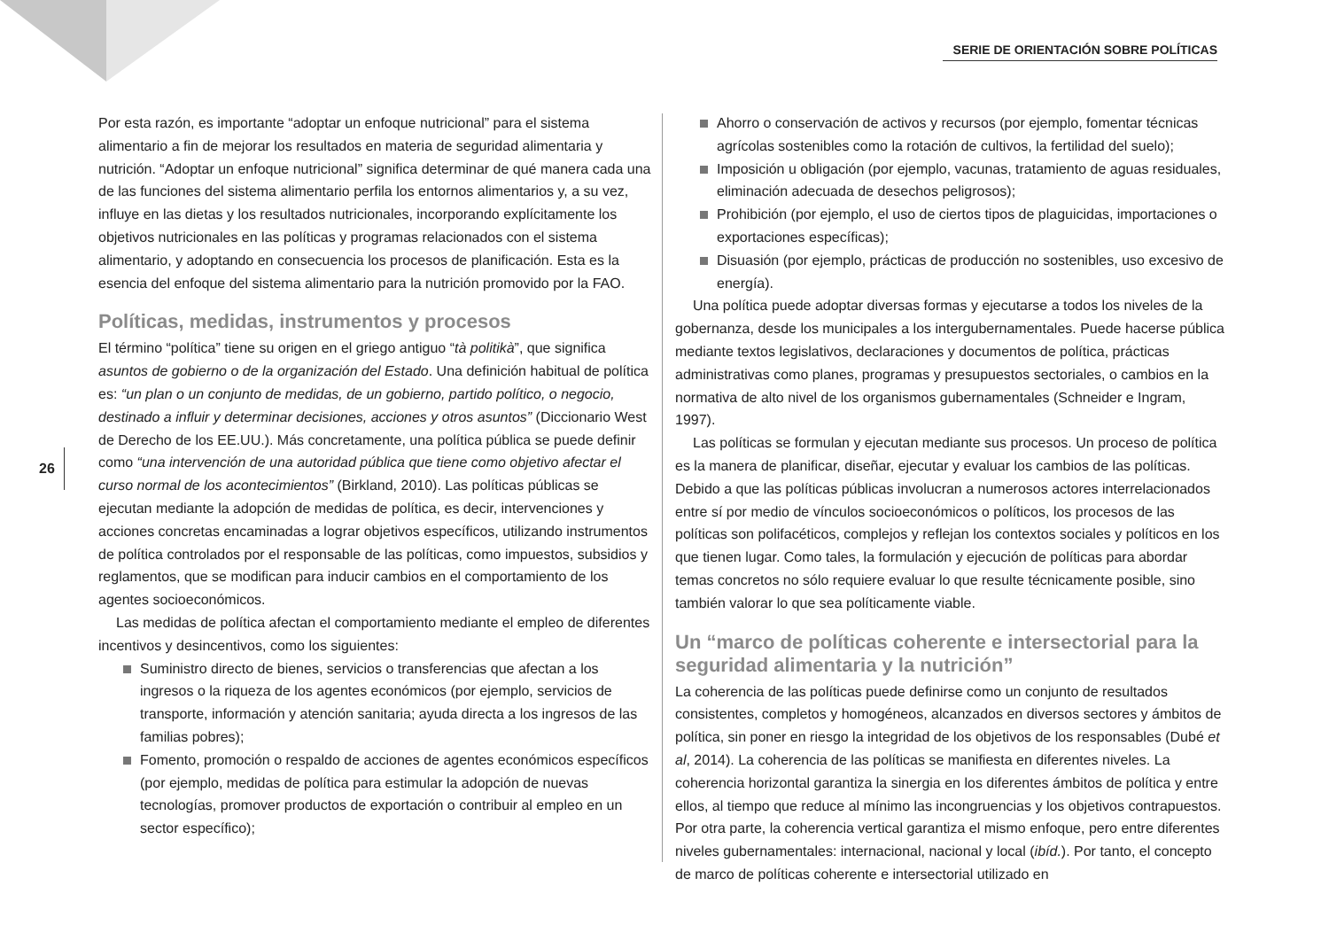SERIE DE ORIENTACIÓN SOBRE POLÍTICAS
26
Por esta razón, es importante “adoptar un enfoque nutricional” para el sistema alimentario a fin de mejorar los resultados en materia de seguridad alimentaria y nutrición. “Adoptar un enfoque nutricional” significa determinar de qué manera cada una de las funciones del sistema alimentario perfila los entornos alimentarios y, a su vez, influye en las dietas y los resultados nutricionales, incorporando explícitamente los objetivos nutricionales en las políticas y programas relacionados con el sistema alimentario, y adoptando en consecuencia los procesos de planificación. Esta es la esencia del enfoque del sistema alimentario para la nutrición promovido por la FAO.
Políticas, medidas, instrumentos y procesos
El término “política” tiene su origen en el griego antiguo “tà politikà”, que significa asuntos de gobierno o de la organización del Estado. Una definición habitual de política es: “un plan o un conjunto de medidas, de un gobierno, partido político, o negocio, destinado a influir y determinar decisiones, acciones y otros asuntos” (Diccionario West de Derecho de los EE.UU.). Más concretamente, una política pública se puede definir como “una intervención de una autoridad pública que tiene como objetivo afectar el curso normal de los acontecimientos” (Birkland, 2010). Las políticas públicas se ejecutan mediante la adopción de medidas de política, es decir, intervenciones y acciones concretas encaminadas a lograr objetivos específicos, utilizando instrumentos de política controlados por el responsable de las políticas, como impuestos, subsidios y reglamentos, que se modifican para inducir cambios en el comportamiento de los agentes socioeconómicos.
Las medidas de política afectan el comportamiento mediante el empleo de diferentes incentivos y desincentivos, como los siguientes:
Suministro directo de bienes, servicios o transferencias que afectan a los ingresos o la riqueza de los agentes económicos (por ejemplo, servicios de transporte, información y atención sanitaria; ayuda directa a los ingresos de las familias pobres);
Fomento, promoción o respaldo de acciones de agentes económicos específicos (por ejemplo, medidas de política para estimular la adopción de nuevas tecnologías, promover productos de exportación o contribuir al empleo en un sector específico);
Ahorro o conservación de activos y recursos (por ejemplo, fomentar técnicas agrícolas sostenibles como la rotación de cultivos, la fertilidad del suelo);
Imposición u obligación (por ejemplo, vacunas, tratamiento de aguas residuales, eliminación adecuada de desechos peligrosos);
Prohibición (por ejemplo, el uso de ciertos tipos de plaguicidas, importaciones o exportaciones específicas);
Disuasión (por ejemplo, prácticas de producción no sostenibles, uso excesivo de energía).
Una política puede adoptar diversas formas y ejecutarse a todos los niveles de la gobernanza, desde los municipales a los intergubernamentales. Puede hacerse pública mediante textos legislativos, declaraciones y documentos de política, prácticas administrativas como planes, programas y presupuestos sectoriales, o cambios en la normativa de alto nivel de los organismos gubernamentales (Schneider e Ingram, 1997).
Las políticas se formulan y ejecutan mediante sus procesos. Un proceso de política es la manera de planificar, diseñar, ejecutar y evaluar los cambios de las políticas. Debido a que las políticas públicas involucran a numerosos actores interrelacionados entre sí por medio de vínculos socioeconómicos o políticos, los procesos de las políticas son polifacéticos, complejos y reflejan los contextos sociales y políticos en los que tienen lugar. Como tales, la formulación y ejecución de políticas para abordar temas concretos no sólo requiere evaluar lo que resulte técnicamente posible, sino también valorar lo que sea políticamente viable.
Un “marco de políticas coherente e intersectorial para la seguridad alimentaria y la nutrición”
La coherencia de las políticas puede definirse como un conjunto de resultados consistentes, completos y homogéneos, alcanzados en diversos sectores y ámbitos de política, sin poner en riesgo la integridad de los objetivos de los responsables (Dubé et al, 2014). La coherencia de las políticas se manifiesta en diferentes niveles. La coherencia horizontal garantiza la sinergia en los diferentes ámbitos de política y entre ellos, al tiempo que reduce al mínimo las incongruencias y los objetivos contrapuestos. Por otra parte, la coherencia vertical garantiza el mismo enfoque, pero entre diferentes niveles gubernamentales: internacional, nacional y local (ibíd.). Por tanto, el concepto de marco de políticas coherente e intersectorial utilizado en